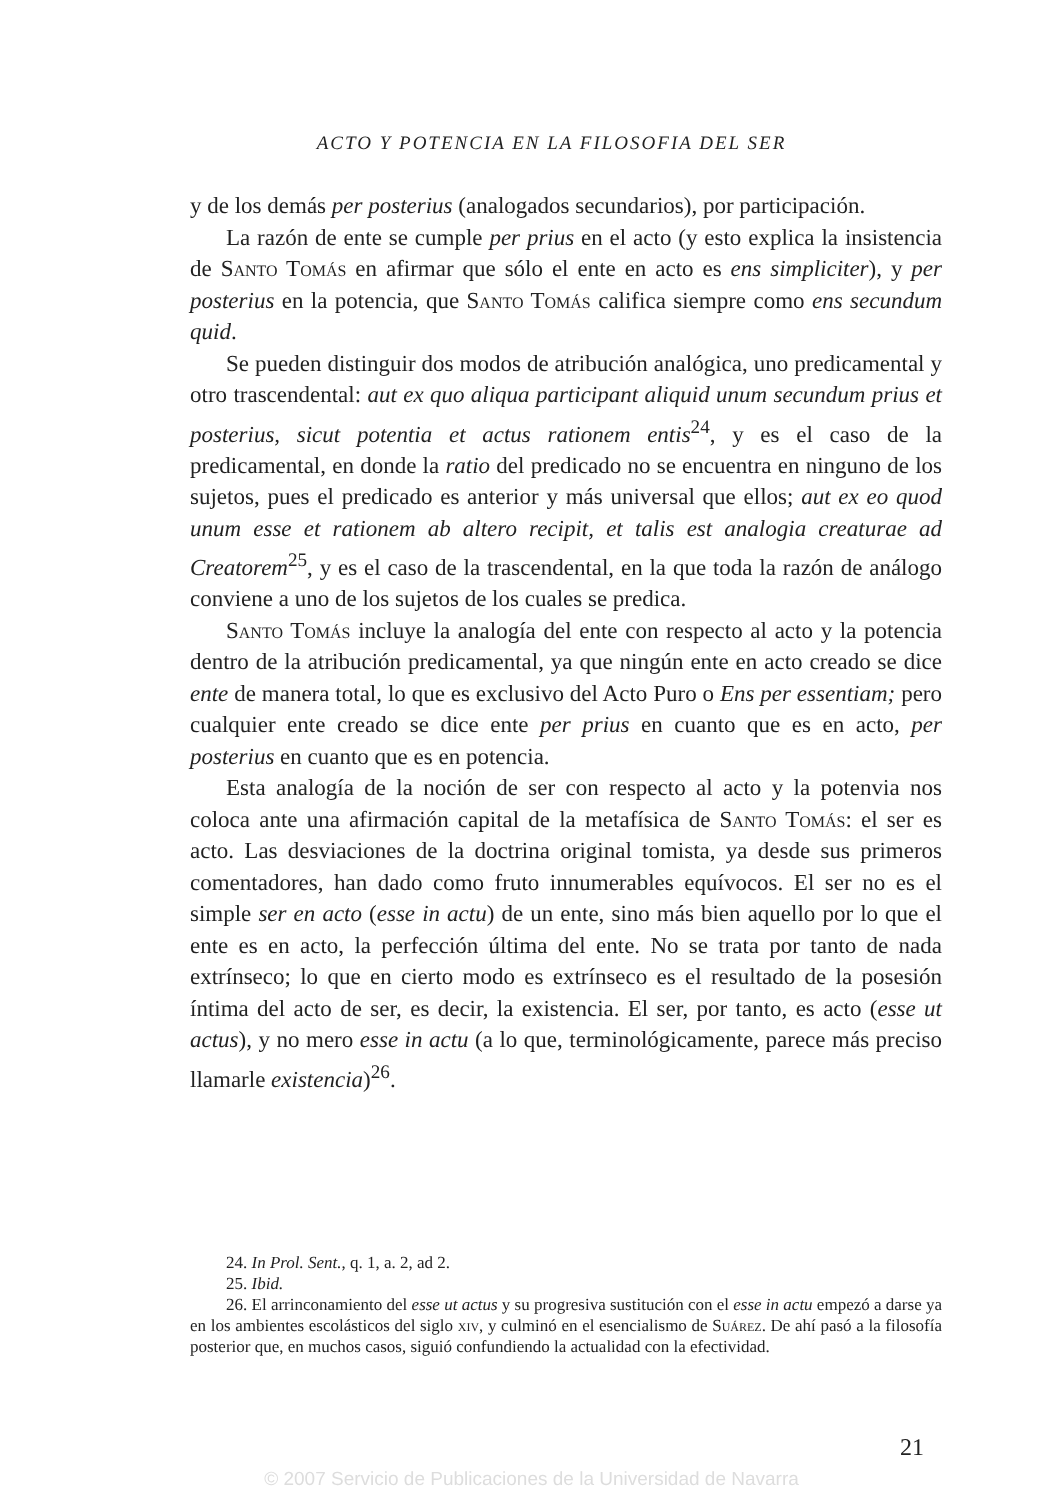ACTO Y POTENCIA EN LA FILOSOFIA DEL SER
y de los demás per posterius (analogados secundarios), por participación.
La razón de ente se cumple per prius en el acto (y esto explica la insistencia de Santo Tomás en afirmar que sólo el ente en acto es ens simpliciter), y per posterius en la potencia, que Santo Tomás califica siempre como ens secundum quid.
Se pueden distinguir dos modos de atribución analógica, uno predicamental y otro trascendental: aut ex quo aliqua participant aliquid unum secundum prius et posterius, sicut potentia et actus rationem entis<sup>24</sup>, y es el caso de la predicamental, en donde la ratio del predicado no se encuentra en ninguno de los sujetos, pues el predicado es anterior y más universal que ellos; aut ex eo quod unum esse et rationem ab altero recipit, et talis est analogia creaturae ad Creatorem<sup>25</sup>, y es el caso de la trascendental, en la que toda la razón de análogo conviene a uno de los sujetos de los cuales se predica.
Santo Tomás incluye la analogía del ente con respecto al acto y la potencia dentro de la atribución predicamental, ya que ningún ente en acto creado se dice ente de manera total, lo que es exclusivo del Acto Puro o Ens per essentiam; pero cualquier ente creado se dice ente per prius en cuanto que es en acto, per posterius en cuanto que es en potencia.
Esta analogía de la noción de ser con respecto al acto y la potenvia nos coloca ante una afirmación capital de la metafísica de Santo Tomás: el ser es acto. Las desviaciones de la doctrina original tomista, ya desde sus primeros comentadores, han dado como fruto innumerables equívocos. El ser no es el simple ser en acto (esse in actu) de un ente, sino más bien aquello por lo que el ente es en acto, la perfección última del ente. No se trata por tanto de nada extrínseco; lo que en cierto modo es extrínseco es el resultado de la posesión íntima del acto de ser, es decir, la existencia. El ser, por tanto, es acto (esse ut actus), y no mero esse in actu (a lo que, terminológicamente, parece más preciso llamarle existencia)<sup>26</sup>.
24. In Prol. Sent., q. 1, a. 2, ad 2.
25. Ibid.
26. El arrinconamiento del esse ut actus y su progresiva sustitución con el esse in actu empezó a darse ya en los ambientes escolásticos del siglo xiv, y culminó en el esencialismo de Suárez. De ahí pasó a la filosofía posterior que, en muchos casos, siguió confundiendo la actualidad con la efectividad.
21
© 2007 Servicio de Publicaciones de la Universidad de Navarra